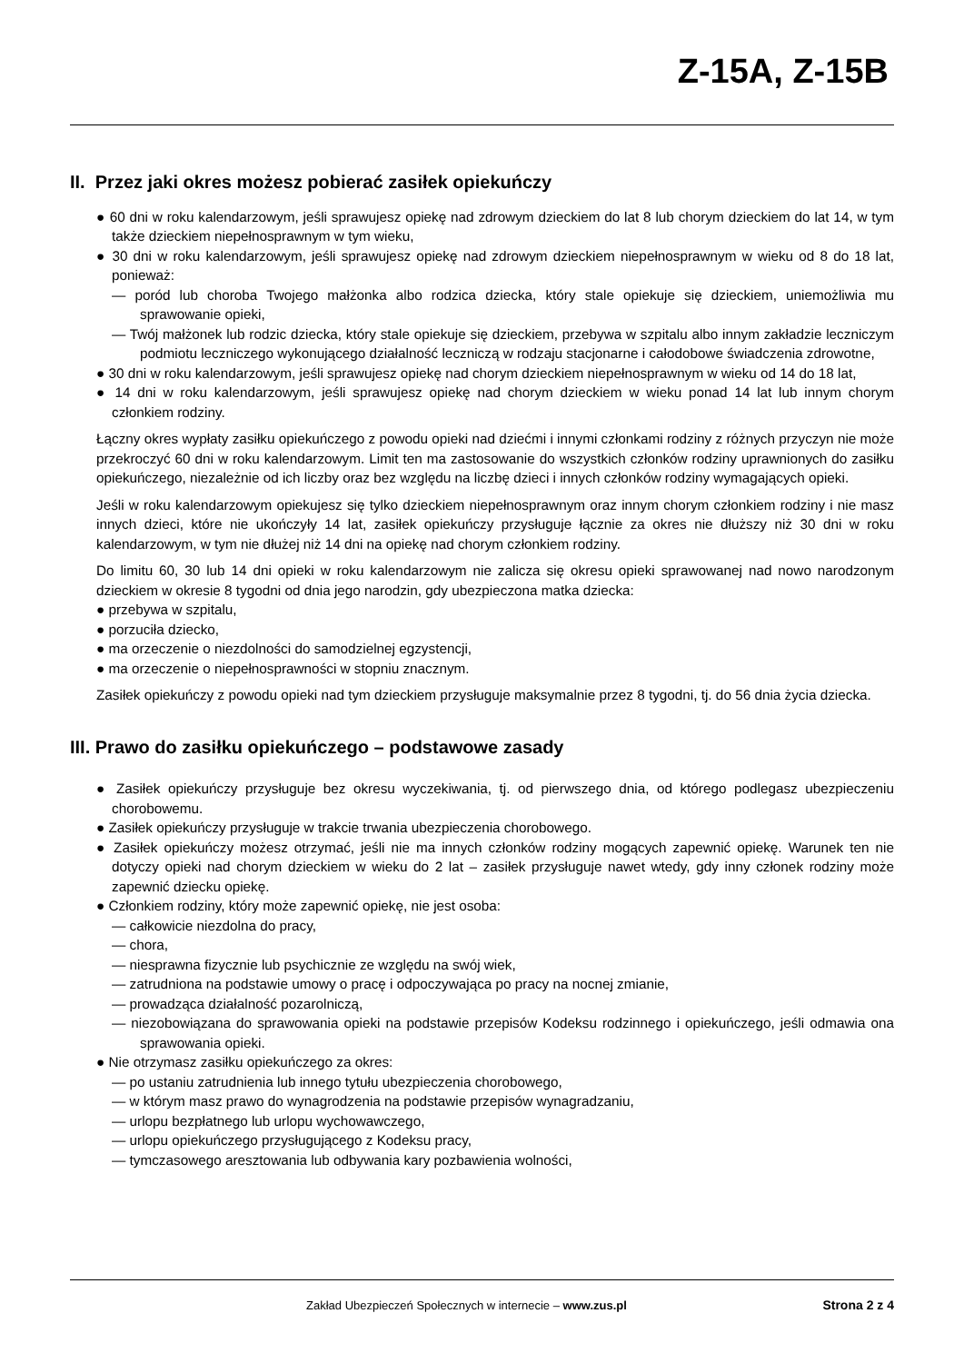Z-15A, Z-15B
II. Przez jaki okres możesz pobierać zasiłek opiekuńczy
● 60 dni w roku kalendarzowym, jeśli sprawujesz opiekę nad zdrowym dzieckiem do lat 8 lub chorym dzieckiem do lat 14, w tym także dzieckiem niepełnosprawnym w tym wieku,
● 30 dni w roku kalendarzowym, jeśli sprawujesz opiekę nad zdrowym dzieckiem niepełnosprawnym w wieku od 8 do 18 lat, ponieważ:
— poród lub choroba Twojego małżonka albo rodzica dziecka, który stale opiekuje się dzieckiem, uniemożliwia mu sprawowanie opieki,
— Twój małżonek lub rodzic dziecka, który stale opiekuje się dzieckiem, przebywa w szpitalu albo innym zakładzie leczniczym podmiotu leczniczego wykonującego działalność leczniczą w rodzaju stacjonarne i całodobowe świadczenia zdrowotne,
● 30 dni w roku kalendarzowym, jeśli sprawujesz opiekę nad chorym dzieckiem niepełnosprawnym w wieku od 14 do 18 lat,
● 14 dni w roku kalendarzowym, jeśli sprawujesz opiekę nad chorym dzieckiem w wieku ponad 14 lat lub innym chorym członkiem rodziny.
Łączny okres wypłaty zasiłku opiekuńczego z powodu opieki nad dziećmi i innymi członkami rodziny z różnych przyczyn nie może przekroczyć 60 dni w roku kalendarzowym. Limit ten ma zastosowanie do wszystkich członków rodziny uprawnionych do zasiłku opiekuńczego, niezależnie od ich liczby oraz bez względu na liczbę dzieci i innych członków rodziny wymagających opieki.
Jeśli w roku kalendarzowym opiekujesz się tylko dzieckiem niepełnosprawnym oraz innym chorym członkiem rodziny i nie masz innych dzieci, które nie ukończyły 14 lat, zasiłek opiekuńczy przysługuje łącznie za okres nie dłuższy niż 30 dni w roku kalendarzowym, w tym nie dłużej niż 14 dni na opiekę nad chorym członkiem rodziny.
Do limitu 60, 30 lub 14 dni opieki w roku kalendarzowym nie zalicza się okresu opieki sprawowanej nad nowo narodzonym dzieckiem w okresie 8 tygodni od dnia jego narodzin, gdy ubezpieczona matka dziecka:
● przebywa w szpitalu,
● porzuciła dziecko,
● ma orzeczenie o niezdolności do samodzielnej egzystencji,
● ma orzeczenie o niepełnosprawności w stopniu znacznym.
Zasiłek opiekuńczy z powodu opieki nad tym dzieckiem przysługuje maksymalnie przez 8 tygodni, tj. do 56 dnia życia dziecka.
III. Prawo do zasiłku opiekuńczego – podstawowe zasady
● Zasiłek opiekuńczy przysługuje bez okresu wyczekiwania, tj. od pierwszego dnia, od którego podlegasz ubezpieczeniu chorobowemu.
● Zasiłek opiekuńczy przysługuje w trakcie trwania ubezpieczenia chorobowego.
● Zasiłek opiekuńczy możesz otrzymać, jeśli nie ma innych członków rodziny mogących zapewnić opiekę. Warunek ten nie dotyczy opieki nad chorym dzieckiem w wieku do 2 lat – zasiłek przysługuje nawet wtedy, gdy inny członek rodziny może zapewnić dziecku opiekę.
● Członkiem rodziny, który może zapewnić opiekę, nie jest osoba:
— całkowicie niezdolna do pracy,
— chora,
— niesprawna fizycznie lub psychicznie ze względu na swój wiek,
— zatrudniona na podstawie umowy o pracę i odpoczywająca po pracy na nocnej zmianie,
— prowadząca działalność pozarolniczą,
— niezobowiązana do sprawowania opieki na podstawie przepisów Kodeksu rodzinnego i opiekuńczego, jeśli odmawia ona sprawowania opieki.
● Nie otrzymasz zasiłku opiekuńczego za okres:
— po ustaniu zatrudnienia lub innego tytułu ubezpieczenia chorobowego,
— w którym masz prawo do wynagrodzenia na podstawie przepisów wynagradzaniu,
— urlopu bezpłatnego lub urlopu wychowawczego,
— urlopu opiekuńczego przysługującego z Kodeksu pracy,
— tymczasowego aresztowania lub odbywania kary pozbawienia wolności,
Zakład Ubezpieczeń Społecznych w internecie – www.zus.pl Strona 2 z 4